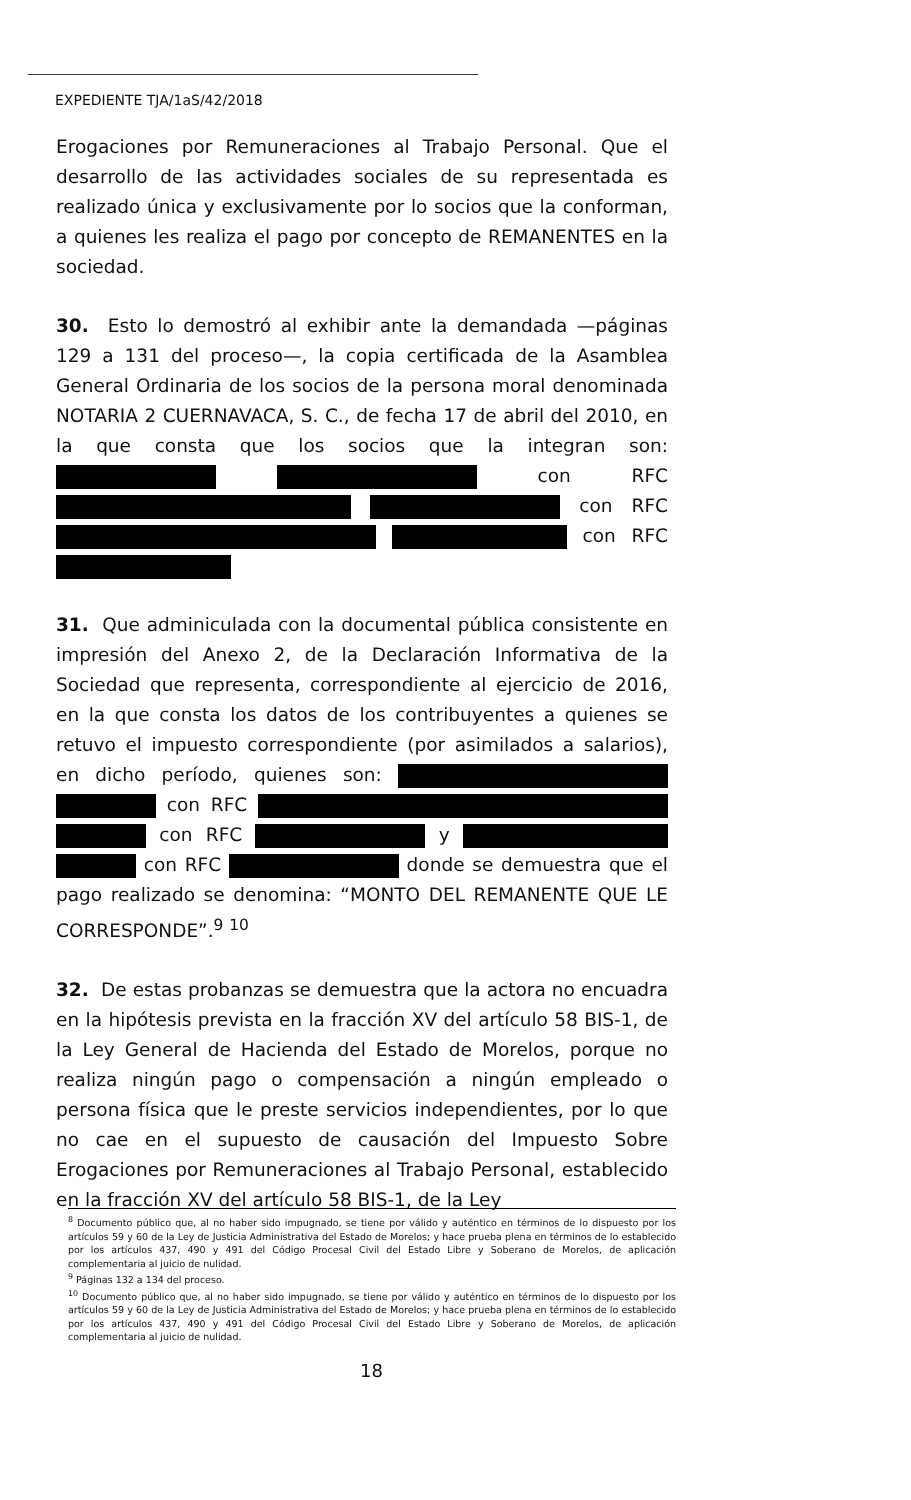EXPEDIENTE TJA/1aS/42/2018
Erogaciones por Remuneraciones al Trabajo Personal. Que el desarrollo de las actividades sociales de su representada es realizado única y exclusivamente por lo socios que la conforman, a quienes les realiza el pago por concepto de REMANENTES en la sociedad.
30. Esto lo demostró al exhibir ante la demandada —páginas 129 a 131 del proceso—, la copia certificada de la Asamblea General Ordinaria de los socios de la persona moral denominada NOTARIA 2 CUERNAVACA, S. C., de fecha 17 de abril del 2010, en la que consta que los socios que la integran son: con RFC con RFC con RFC
31. Que adminiculada con la documental pública consistente en impresión del Anexo 2, de la Declaración Informativa de la Sociedad que representa, correspondiente al ejercicio de 2016, en la que consta los datos de los contribuyentes a quienes se retuvo el impuesto correspondiente (por asimilados a salarios), en dicho período, quienes son: con RFC con RFC y con RFC donde se demuestra que el pago realizado se denomina: “MONTO DEL REMANENTE QUE LE CORRESPONDE”.<sup>9</sup> <sup>10</sup>
32. De estas probanzas se demuestra que la actora no encuadra en la hipótesis prevista en la fracción XV del artículo 58 BIS-1, de la Ley General de Hacienda del Estado de Morelos, porque no realiza ningún pago o compensación a ningún empleado o persona física que le preste servicios independientes, por lo que no cae en el supuesto de causación del Impuesto Sobre Erogaciones por Remuneraciones al Trabajo Personal, establecido en la fracción XV del artículo 58 BIS-1, de la Ley
<sup>8</sup> Documento público que, al no haber sido impugnado, se tiene por válido y auténtico en términos de lo dispuesto por los artículos 59 y 60 de la Ley de Justicia Administrativa del Estado de Morelos; y hace prueba plena en términos de lo establecido por los artículos 437, 490 y 491 del Código Procesal Civil del Estado Libre y Soberano de Morelos, de aplicación complementaria al juicio de nulidad.
<sup>9</sup> Páginas 132 a 134 del proceso.
<sup>10</sup> Documento público que, al no haber sido impugnado, se tiene por válido y auténtico en términos de lo dispuesto por los artículos 59 y 60 de la Ley de Justicia Administrativa del Estado de Morelos; y hace prueba plena en términos de lo establecido por los artículos 437, 490 y 491 del Código Procesal Civil del Estado Libre y Soberano de Morelos, de aplicación complementaria al juicio de nulidad.
18